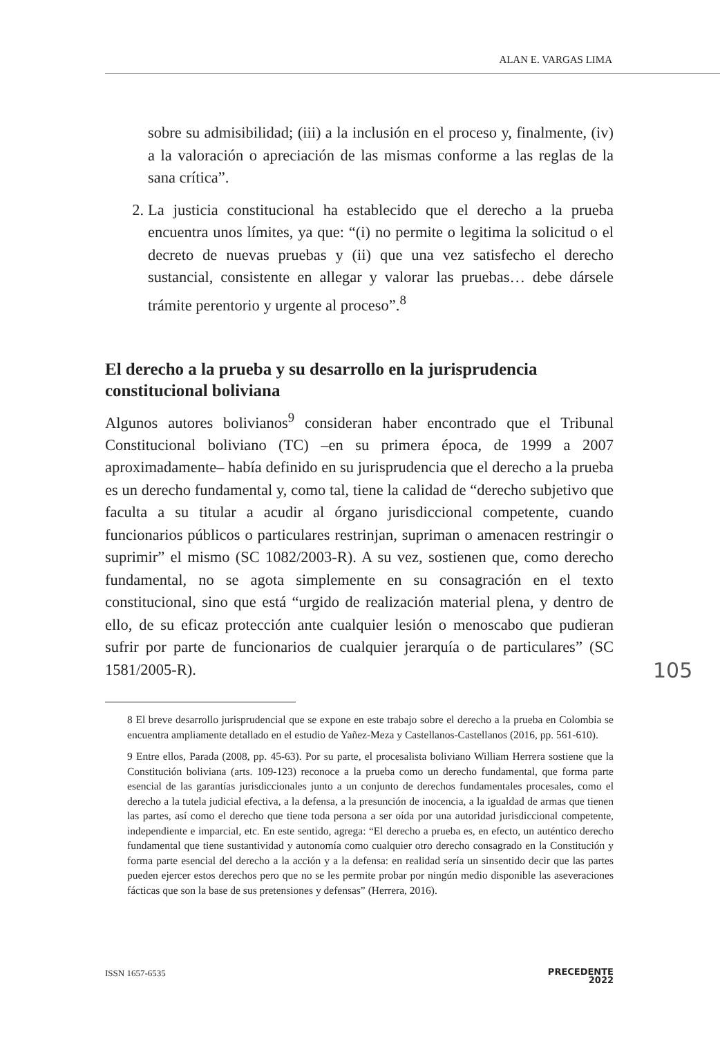ALAN E. VARGAS LIMA
sobre su admisibilidad; (iii) a la inclusión en el proceso y, finalmente, (iv) a la valoración o apreciación de las mismas conforme a las reglas de la sana crítica”.
2. La justicia constitucional ha establecido que el derecho a la prueba encuentra unos límites, ya que: “(i) no permite o legitima la solicitud o el decreto de nuevas pruebas y (ii) que una vez satisfecho el derecho sustancial, consistente en allegar y valorar las pruebas… debe dársele trámite perentorio y urgente al proceso”.<sup>8</sup>
El derecho a la prueba y su desarrollo en la jurisprudencia constitucional boliviana
Algunos autores bolivianos<sup>9</sup> consideran haber encontrado que el Tribunal Constitucional boliviano (TC) –en su primera época, de 1999 a 2007 aproximadamente– había definido en su jurisprudencia que el derecho a la prueba es un derecho fundamental y, como tal, tiene la calidad de “derecho subjetivo que faculta a su titular a acudir al órgano jurisdiccional competente, cuando funcionarios públicos o particulares restrinjan, supriman o amenacen restringir o suprimir” el mismo (SC 1082/2003-R). A su vez, sostienen que, como derecho fundamental, no se agota simplemente en su consagración en el texto constitucional, sino que está “urgido de realización material plena, y dentro de ello, de su eficaz protección ante cualquier lesión o menoscabo que pudieran sufrir por parte de funcionarios de cualquier jerarquía o de particulares” (SC 1581/2005-R).
8 El breve desarrollo jurisprudencial que se expone en este trabajo sobre el derecho a la prueba en Colombia se encuentra ampliamente detallado en el estudio de Yañez-Meza y Castellanos-Castellanos (2016, pp. 561-610).
9 Entre ellos, Parada (2008, pp. 45-63). Por su parte, el procesalista boliviano William Herrera sostiene que la Constitución boliviana (arts. 109-123) reconoce a la prueba como un derecho fundamental, que forma parte esencial de las garantías jurisdiccionales junto a un conjunto de derechos fundamentales procesales, como el derecho a la tutela judicial efectiva, a la defensa, a la presunción de inocencia, a la igualdad de armas que tienen las partes, así como el derecho que tiene toda persona a ser oída por una autoridad jurisdiccional competente, independiente e imparcial, etc. En este sentido, agrega: “El derecho a prueba es, en efecto, un auténtico derecho fundamental que tiene sustantividad y autonomía como cualquier otro derecho consagrado en la Constitución y forma parte esencial del derecho a la acción y a la defensa: en realidad sería un sinsentido decir que las partes pueden ejercer estos derechos pero que no se les permite probar por ningún medio disponible las aseveraciones fácticas que son la base de sus pretensiones y defensas” (Herrera, 2016).
105
ISSN 1657-6535
PRECEDENTE
2022